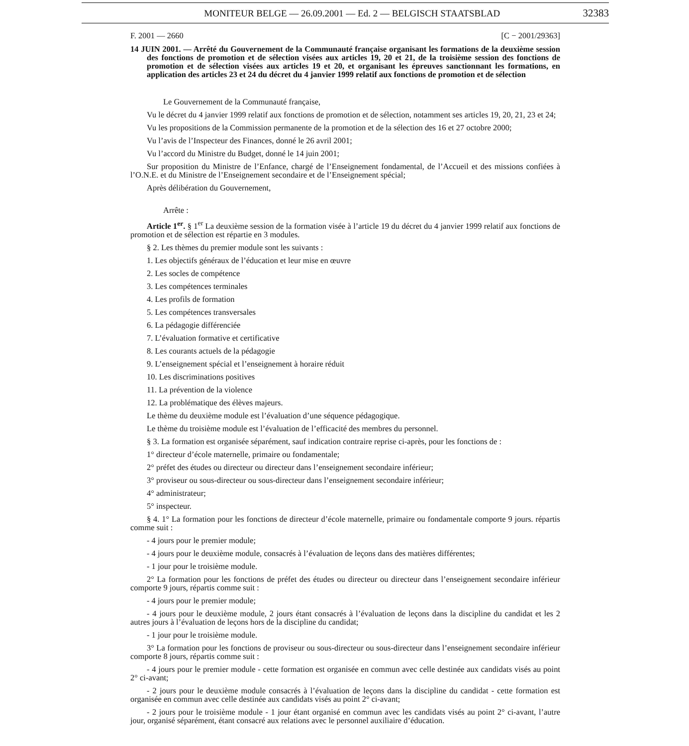MONITEUR BELGE — 26.09.2001 — Ed. 2 — BELGISCH STAATSBLAD
32383
F. 2001 — 2660 [C − 2001/29363]
14 JUIN 2001. — Arrêté du Gouvernement de la Communauté française organisant les formations de la deuxième session des fonctions de promotion et de sélection visées aux articles 19, 20 et 21, de la troisième session des fonctions de promotion et de sélection visées aux articles 19 et 20, et organisant les épreuves sanctionnant les formations, en application des articles 23 et 24 du décret du 4 janvier 1999 relatif aux fonctions de promotion et de sélection
Le Gouvernement de la Communauté française,
Vu le décret du 4 janvier 1999 relatif aux fonctions de promotion et de sélection, notamment ses articles 19, 20, 21, 23 et 24;
Vu les propositions de la Commission permanente de la promotion et de la sélection des 16 et 27 octobre 2000;
Vu l’avis de l’Inspecteur des Finances, donné le 26 avril 2001;
Vu l’accord du Ministre du Budget, donné le 14 juin 2001;
Sur proposition du Ministre de l’Enfance, chargé de l’Enseignement fondamental, de l’Accueil et des missions confiées à l’O.N.E. et du Ministre de l’Enseignement secondaire et de l’Enseignement spécial;
Après délibération du Gouvernement,
Arrête :
Article 1<sup>er</sup>. § 1<sup>er</sup> La deuxième session de la formation visée à l’article 19 du décret du 4 janvier 1999 relatif aux fonctions de promotion et de sélection est répartie en 3 modules.
§ 2. Les thèmes du premier module sont les suivants :
1. Les objectifs généraux de l’éducation et leur mise en œuvre
2. Les socles de compétence
3. Les compétences terminales
4. Les profils de formation
5. Les compétences transversales
6. La pédagogie différenciée
7. L’évaluation formative et certificative
8. Les courants actuels de la pédagogie
9. L’enseignement spécial et l’enseignement à horaire réduit
10. Les discriminations positives
11. La prévention de la violence
12. La problématique des élèves majeurs.
Le thème du deuxième module est l’évaluation d’une séquence pédagogique.
Le thème du troisième module est l’évaluation de l’efficacité des membres du personnel.
§ 3. La formation est organisée séparément, sauf indication contraire reprise ci-après, pour les fonctions de :
1° directeur d’école maternelle, primaire ou fondamentale;
2° préfet des études ou directeur ou directeur dans l’enseignement secondaire inférieur;
3° proviseur ou sous-directeur ou sous-directeur dans l’enseignement secondaire inférieur;
4° administrateur;
5° inspecteur.
§ 4. 1° La formation pour les fonctions de directeur d’école maternelle, primaire ou fondamentale comporte 9 jours. répartis comme suit :
- 4 jours pour le premier module;
- 4 jours pour le deuxième module, consacrés à l’évaluation de leçons dans des matières différentes;
- 1 jour pour le troisième module.
2° La formation pour les fonctions de préfet des études ou directeur ou directeur dans l’enseignement secondaire inférieur comporte 9 jours, répartis comme suit :
- 4 jours pour le premier module;
- 4 jours pour le deuxième module, 2 jours étant consacrés à l’évaluation de leçons dans la discipline du candidat et les 2 autres jours à l’évaluation de leçons hors de la discipline du candidat;
- 1 jour pour le troisième module.
3° La formation pour les fonctions de proviseur ou sous-directeur ou sous-directeur dans l’enseignement secondaire inférieur comporte 8 jours, répartis comme suit :
- 4 jours pour le premier module - cette formation est organisée en commun avec celle destinée aux candidats visés au point 2° ci-avant;
- 2 jours pour le deuxième module consacrés à l’évaluation de leçons dans la discipline du candidat - cette formation est organisée en commun avec celle destinée aux candidats visés au point 2° ci-avant;
- 2 jours pour le troisième module - 1 jour étant organisé en commun avec les candidats visés au point 2° ci-avant, l’autre jour, organisé séparément, étant consacré aux relations avec le personnel auxiliaire d’éducation.